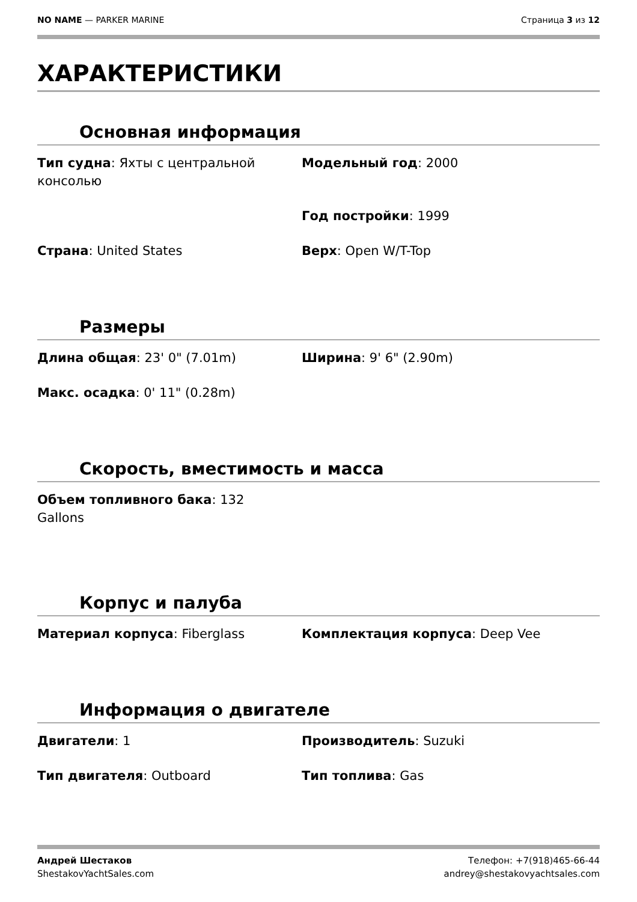NO NAME — PARKER MARINE Страница 3 из 12
ХАРАКТЕРИСТИКИ
Основная информация
Тип судна: Яхты с центральной консолью
Модельный год: 2000
Год постройки: 1999
Страна: United States
Верх: Open W/T-Top
Размеры
Длина общая: 23' 0" (7.01m)
Ширина: 9' 6" (2.90m)
Макс. осадка: 0' 11" (0.28m)
Скорость, вместимость и масса
Объем топливного бака: 132 Gallons
Корпус и палуба
Материал корпуса: Fiberglass
Комплектация корпуса: Deep Vee
Информация о двигателе
Двигатели: 1
Производитель: Suzuki
Тип двигателя: Outboard
Тип топлива: Gas
Андрей Шестаков
ShestakovYachtSales.com
Телефон: +7(918)465-66-44
andrey@shestakovyachtsales.com